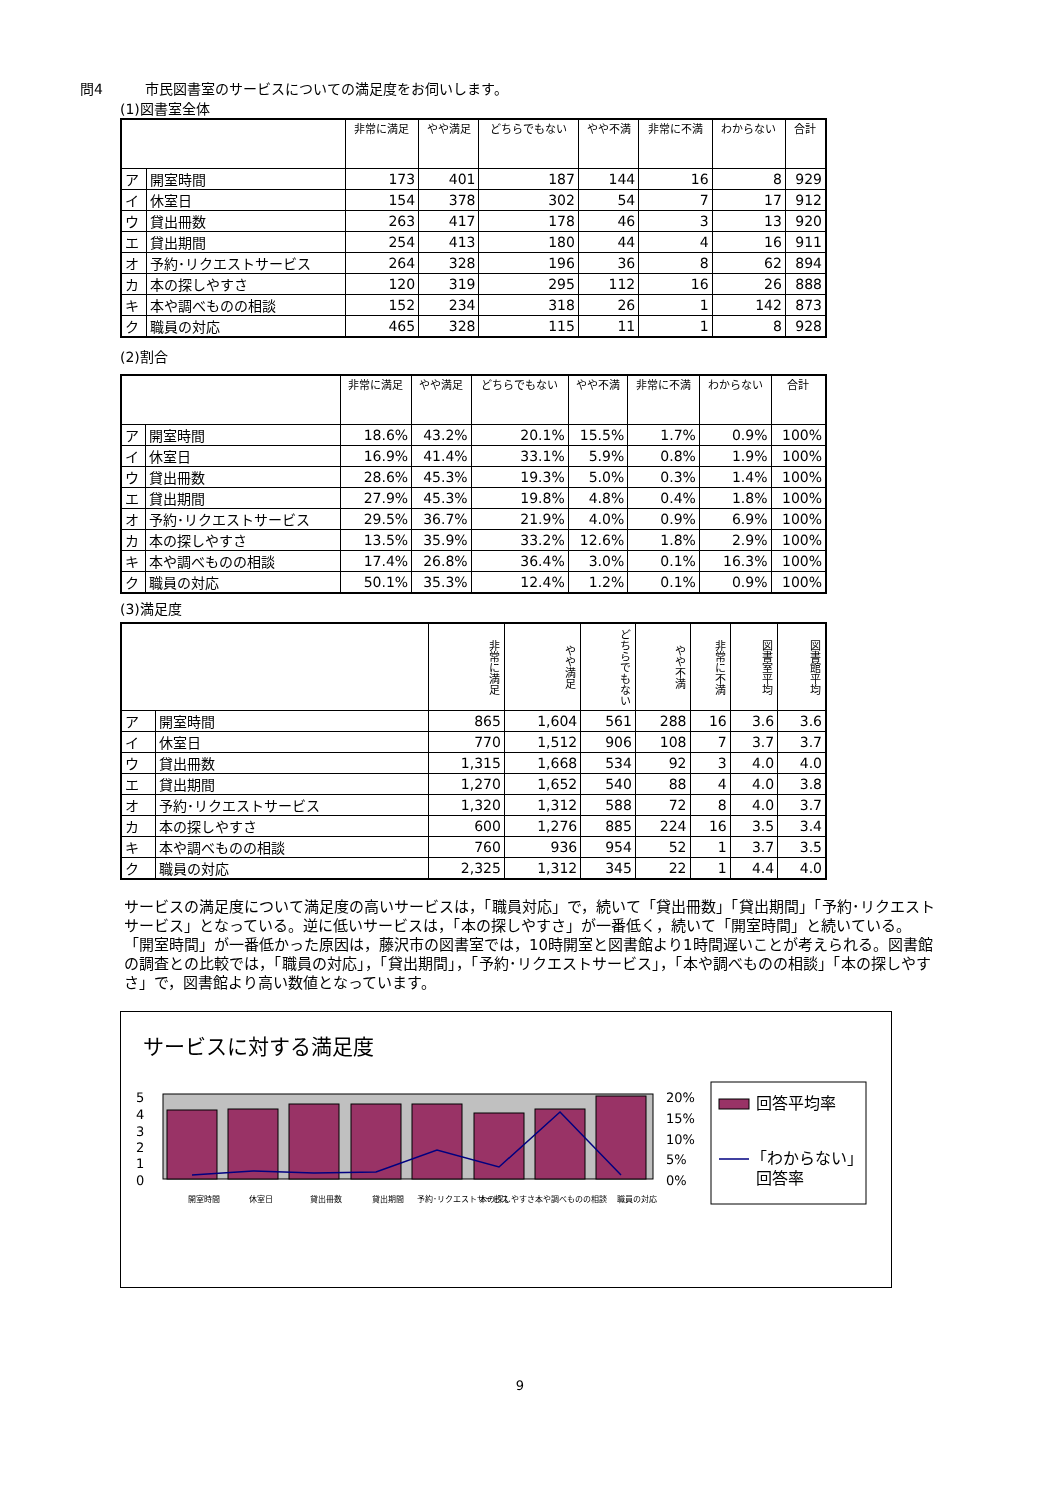問4　　　市民図書室のサービスについての満足度をお伺いします。
(1)図書室全体
| | | 非常に満足 | やや満足 | どちらでもない | やや不満 | 非常に不満 | わからない | 合計 |
| --- | --- | --- | --- | --- | --- | --- | --- | --- |
| ア | 開室時間 | 173 | 401 | 187 | 144 | 16 | 8 | 929 |
| イ | 休室日 | 154 | 378 | 302 | 54 | 7 | 17 | 912 |
| ウ | 貸出冊数 | 263 | 417 | 178 | 46 | 3 | 13 | 920 |
| エ | 貸出期間 | 254 | 413 | 180 | 44 | 4 | 16 | 911 |
| オ | 予約･リクエストサービス | 264 | 328 | 196 | 36 | 8 | 62 | 894 |
| カ | 本の探しやすさ | 120 | 319 | 295 | 112 | 16 | 26 | 888 |
| キ | 本や調べものの相談 | 152 | 234 | 318 | 26 | 1 | 142 | 873 |
| ク | 職員の対応 | 465 | 328 | 115 | 11 | 1 | 8 | 928 |
(2)割合
| | | 非常に満足 | やや満足 | どちらでもない | やや不満 | 非常に不満 | わからない | 合計 |
| --- | --- | --- | --- | --- | --- | --- | --- | --- |
| ア | 開室時間 | 18.6% | 43.2% | 20.1% | 15.5% | 1.7% | 0.9% | 100% |
| イ | 休室日 | 16.9% | 41.4% | 33.1% | 5.9% | 0.8% | 1.9% | 100% |
| ウ | 貸出冊数 | 28.6% | 45.3% | 19.3% | 5.0% | 0.3% | 1.4% | 100% |
| エ | 貸出期間 | 27.9% | 45.3% | 19.8% | 4.8% | 0.4% | 1.8% | 100% |
| オ | 予約･リクエストサービス | 29.5% | 36.7% | 21.9% | 4.0% | 0.9% | 6.9% | 100% |
| カ | 本の探しやすさ | 13.5% | 35.9% | 33.2% | 12.6% | 1.8% | 2.9% | 100% |
| キ | 本や調べものの相談 | 17.4% | 26.8% | 36.4% | 3.0% | 0.1% | 16.3% | 100% |
| ク | 職員の対応 | 50.1% | 35.3% | 12.4% | 1.2% | 0.1% | 0.9% | 100% |
(3)満足度
| | | 非常に満足 | やや満足 | どちらでもない | やや不満 | 非常に不満 | 図書室平均 | 図書館平均 |
| --- | --- | --- | --- | --- | --- | --- | --- | --- |
| ア | 開室時間 | 865 | 1,604 | 561 | 288 | 16 | 3.6 | 3.6 |
| イ | 休室日 | 770 | 1,512 | 906 | 108 | 7 | 3.7 | 3.7 |
| ウ | 貸出冊数 | 1,315 | 1,668 | 534 | 92 | 3 | 4.0 | 4.0 |
| エ | 貸出期間 | 1,270 | 1,652 | 540 | 88 | 4 | 4.0 | 3.8 |
| オ | 予約･リクエストサービス | 1,320 | 1,312 | 588 | 72 | 8 | 4.0 | 3.7 |
| カ | 本の探しやすさ | 600 | 1,276 | 885 | 224 | 16 | 3.5 | 3.4 |
| キ | 本や調べものの相談 | 760 | 936 | 954 | 52 | 1 | 3.7 | 3.5 |
| ク | 職員の対応 | 2,325 | 1,312 | 345 | 22 | 1 | 4.4 | 4.0 |
サービスの満足度について満足度の高いサービスは，「職員対応」で，続いて「貸出冊数」「貸出期間」「予約･リクエストサービス」となっている。逆に低いサービスは，「本の探しやすさ」が一番低く，続いて「開室時間」と続いている。
「開室時間」が一番低かった原因は，藤沢市の図書室では，10時開室と図書館より1時間遅いことが考えられる。図書館の調査との比較では，「職員の対応」，「貸出期間」，「予約･リクエストサービス」，「本や調べものの相談」「本の探しやすさ」で，図書館より高い数値となっています。
サービスに対する満足度
5
4
3
2
1
0
20%
15%
10%
5%
0%
開室時間
休室日
貸出冊数
貸出期間
予約･リクエストサービス
本の探しやすさ
本や調べものの相談
職員の対応
回答平均率
「わからない」
回答率
9